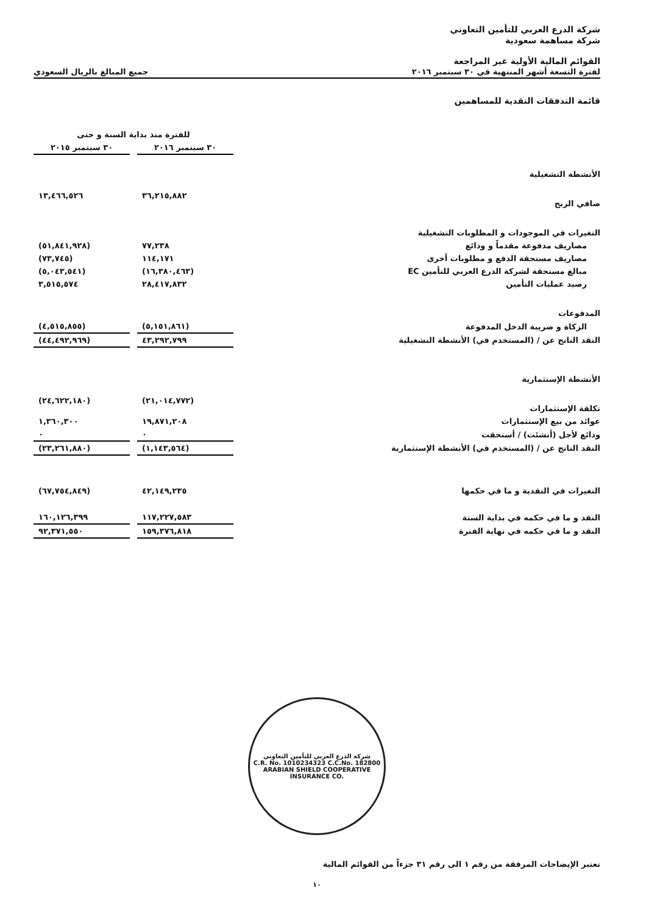شركة الدرع العربي للتأمين التعاوني
شركة مساهمة سعودية
القوائم المالية الأولية غير المراجعة
لفترة التسعة أشهر المنتهية في ٣٠ سبتمبر ٢٠١٦ جميع المبالغ بالريال السعودي
قائمة التدفقات النقدية للمساهمين
| | للفترة منذ بداية السنة و حتى | | |
| --- | --- | --- | --- |
| | ٣٠ سبتمبر ٢٠١٦ | | ٣٠ سبتمبر ٢٠١٥ |
| الأنشطة التشغيلية | | | |
| صافي الربح | ٣٦,٢١٥,٨٨٢ | | ١٣,٤٦٦,٥٢٦ |
| التغيرات في الموجودات و المطلوبات التشغيلية | | | |
| مصاريف مدفوعة مقدماً و ودائع | ٧٧,٢٣٨ | | (٥١,٨٤١,٩٢٨) |
| مصاريف مستحقة الدفع و مطلوبات أخرى | ١١٤,١٧١ | | (٧٣,٧٤٥) |
| مبالغ مستحقة لشركة الدرع العربي للتأمين EC | (١٦,٣٨٠,٤٦٣) | | (٥,٠٤٣,٥٤١) |
| رصيد عمليات التأمين | ٢٨,٤١٧,٨٣٢ | | ٣,٥١٥,٥٧٤ |
| المدفوعات | | | |
| الزكاة و ضريبة الدخل المدفوعة | (٥,١٥١,٨٦١) | | (٤,٥١٥,٨٥٥) |
| النقد الناتج عن / (المستخدم في) الأنشطة التشغيلية | ٤٣,٢٩٢,٧٩٩ | | (٤٤,٤٩٢,٩٦٩) |
| الأنشطة الإستثمارية | | | |
| تكلفة الإستثمارات | (٢١,٠١٤,٧٧٢) | | (٢٤,٦٢٢,١٨٠) |
| عوائد من بيع الإستثمارات | ١٩,٨٧١,٢٠٨ | | ١,٣٦٠,٣٠٠ |
| ودائع لأجل (أنشئت) / أستحقت | ٠ | | ٠ |
| النقد الناتج عن / (المستخدم في) الأنشطة الإستثمارية | (١,١٤٣,٥٦٤) | | (٢٣,٢٦١,٨٨٠) |
| التغيرات في النقدية و ما في حكمها | ٤٢,١٤٩,٢٣٥ | | (٦٧,٧٥٤,٨٤٩) |
| النقد و ما في حكمه في بداية السنة | ١١٧,٢٢٧,٥٨٣ | | ١٦٠,١٢٦,٣٩٩ |
| النقد و ما في حكمه في نهاية الفترة | ١٥٩,٣٧٦,٨١٨ | | ٩٢,٣٧١,٥٥٠ |
شركة الدرع العربي للتأمين التعاوني
C.R. No. 1010234323 C.C.No. 182800
ARABIAN SHIELD COOPERATIVE INSURANCE CO.
تعتبر الإيضاحات المرفقة من رقم ١ الى رقم ٣١ جزءاً من القوائم المالية
١٠